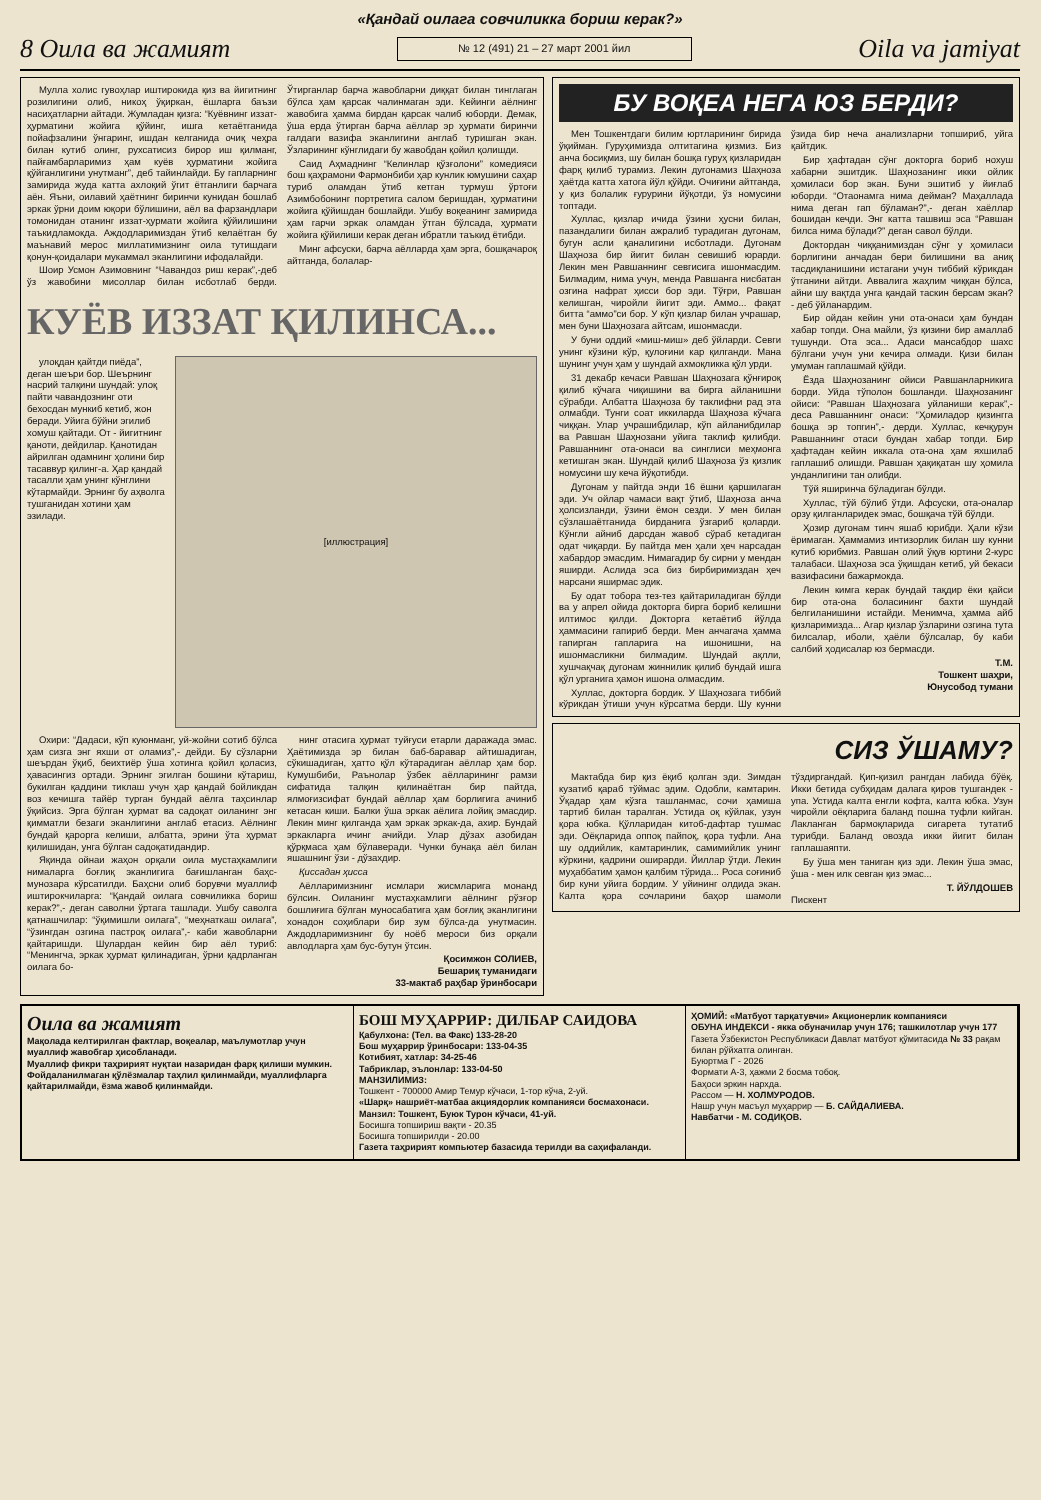«Қандай оилага совчиликка бориш керак?»
8 Оила ва жамият № 12 (491) 21 – 27 март 2001 йил Oila va jamiyat
Мулла холис гувоҳлар иштирокида қиз ва йигитнинг розилигини олиб, никоҳ ўқиркан, ёшларга баъзи насиҳатларни айтади. Жумладан қизга: “Куёвнинг иззат-ҳурматини жойига қўйинг, ишга кетаётганида пойафзалини ўнгаринг, ишдан келганида очиқ чеҳра билан кутиб олинг, рухсатисиз бирор иш қилманг, пайғамбарларимиз ҳам куёв ҳурматини жойига қўйганлигини унутманг”, деб тайинлайди. Бу гапларнинг замирида жуда катта ахлоқий ўгит ётганлиги барчага аён. Яъни, оилавий ҳаётнинг биринчи кунидан бошлаб эркак ўрни доим юқори бўлишини, аёл ва фарзандлари томонидан отанинг иззат-ҳурмати жойига қўйилишини таъкидламокда. Аждодларимиздан ўтиб келаётган бу маънавий мерос миллатимизнинг оила тутишдаги қонун-қоидалари мукаммал эканлигини ифодалайди.
Шоир Усмон Азимовнинг “Чавандоз риш керак”,-деб ўз жавобини мисоллар билан исботлаб берди. Ўтирганлар барча жавобларни диққат билан тинглаган бўлса ҳам қарсак чалинмаган эди. Кейинги аёлнинг жавобига ҳамма бирдан қарсак чалиб юборди. Демак, ўша ерда ўтирган барча аёллар эр ҳурмати биринчи галдаги вазифа эканлигини англаб туришган экан. Ўзларининг кўнглидаги бу жавобдан қойил қолишди.
Саид Аҳмаднинг “Келинлар қўзғолони” комедияси бош қаҳрамони Фармонбиби ҳар кунлик юмушини саҳар туриб оламдан ўтиб кетган турмуш ўртоғи Азимбобонинг портретига салом беришдан, ҳурматини жойига қўйишдан бошлайди. Ушбу воқеанинг замирида ҳам гарчи эркак оламдан ўтган бўлсада, ҳурмати жойига қўйилиши керак деган ибратли таъкид ётибди.
Минг афсуски, барча аёлларда ҳам эрга, бошқачароқ айтганда, болалар-
КУЁВ ИЗЗАТ ҚИЛИНСА...
[иллюстрация]
улоқдан қайтди пиёда”, деган шеъри бор. Шеърнинг насрий талқини шундай: улоқ пайти чавандознинг оти бехосдан мункиб кетиб, жон беради. Уйига бўйни эгилиб хомуш қайтади. От - йигитнинг қаноти, дейдилар. Қанотидан айрилган одамнинг ҳолини бир тасаввур қилинг-а. Ҳар қандай тасалли ҳам унинг кўнглини кўтармайди. Эрнинг бу аҳволга тушганидан хотини ҳам эзилади.
Охири: “Дадаси, кўп куюнманг, уй-жойни сотиб бўлса ҳам сизга энг яхши от оламиз”,- дейди. Бу сўзларни шеърдан ўқиб, беихтиёр ўша хотинга қойил қоласиз, ҳавасингиз ортади. Эрнинг эгилган бошини кўтариш, букилган қаддини тиклаш учун ҳар қандай бойликдан воз кечишга тайёр турган бундай аёлга таҳсинлар ўқийсиз. Эрга бўлган ҳурмат ва садоқат оиланинг энг қимматли безаги эканлигини англаб етасиз. Аёлнинг бундай қарорга келиши, албатта, эрини ўта ҳурмат қилишидан, унга бўлган садоқатидандир.
Яқинда ойнаи жаҳон орқали оила мустаҳкамлиги нималарга боғлиқ эканлигига бағишланган баҳс-мунозара кўрсатилди. Баҳсни олиб борувчи муаллиф иштирокчиларга: “Қандай оилага совчиликка бориш керак?”,- деган саволни ўртага ташлади. Ушбу саволга қатнашчилар: “ўқимишли оилага”, “меҳнаткаш оилага”, “ўзингдан озгина пастроқ оилага”,- каби жавобларни қайтаришди. Шулардан кейин бир аёл туриб: “Менингча, эркак ҳурмат қилинадиган, ўрни қадрланган оилага бо-
нинг отасига ҳурмат туйғуси етарли даражада эмас. Ҳаётимизда эр билан баб-баравар айтишадиган, сўкишадиган, ҳатто қўл кўтарадиган аёллар ҳам бор. Кумушбиби, Раънолар ўзбек аёлларининг рамзи сифатида талқин қилинаётган бир пайтда, ялмоғизсифат бундай аёллар ҳам борлигига ачиниб кетасан киши. Балки ўша эркак аёлига лойиқ эмасдир. Лекин минг қилганда ҳам эркак эркак-да, ахир. Бундай эркакларга ичинг ачийди. Улар дўзах азобидан қўрқмаса ҳам бўлаверади. Чунки бунақа аёл билан яшашнинг ўзи - дўзахдир.
Қиссадан ҳисса
Аёлларимизнинг исмлари жисмларига монанд бўлсин. Оиланинг мустаҳкамлиги аёлнинг рўзғор бошлиғига бўлган муносабатига ҳам боғлиқ эканлигини хонадон соҳиблари бир зум бўлса-да унутмасин. Аждодларимизнинг бу ноёб мероси биз орқали авлодларга ҳам бус-бутун ўтсин.
Қосимжон СОЛИЕВ,
Бешариқ туманидаги
33-мактаб раҳбар ўринбосари
БУ ВОҚЕА НЕГА ЮЗ БЕРДИ?
Мен Тошкентдаги билим юртларининг бирида ўқийман. Гуруҳимизда олтитагина қизмиз. Биз анча босиқмиз, шу билан бошқа гуруҳ қизларидан фарқ қилиб турамиз. Лекин дугонамиз Шаҳноза ҳаётда катта хатога йўл қўйди. Очиғини айтганда, у қиз болалик ғурурини йўқотди, ўз номусини топтади.
Хуллас, қизлар ичида ўзини ҳусни билан, пазандалиги билан ажралиб турадиган дугонам, бугун асли қаналигини исботлади. Дугонам Шаҳноза бир йигит билан севишиб юрарди. Лекин мен Равшаннинг севгисига ишонмасдим. Билмадим, нима учун, менда Равшанга нисбатан озгина нафрат ҳисси бор эди. Тўғри, Равшан келишган, чиройли йигит эди. Аммо... фақат битта “аммо”си бор. У кўп қизлар билан учрашар, мен буни Шаҳнозага айтсам, ишонмасди.
У буни оддий «миш-миш» деб ўйларди. Севги унинг кўзини кўр, қулоғини кар қилганди. Мана шунинг учун ҳам у шундай ахмоқликка қўл урди.
31 декабр кечаси Равшан Шаҳнозага қўнғироқ қилиб кўчага чиқишини ва бирга айланишни сўрабди. Албатта Шаҳноза бу таклифни рад эта олмабди. Тунги соат иккиларда Шаҳноза кўчага чиққан. Улар учрашибдилар, кўп айланибдилар ва Равшан Шаҳнозани уйига таклиф қилибди. Равшаннинг ота-онаси ва синглиси меҳмонга кетишган экан. Шундай қилиб Шаҳноза ўз қизлик номусини шу кеча йўқотибди.
Дугонам у пайтда энди 16 ёшни қаршилаган эди. Уч ойлар чамаси вақт ўтиб, Шаҳноза анча ҳолсизланди, ўзини ёмон сезди. У мен билан сўзлашаётганида бирданига ўзгариб қоларди. Кўнгли айниб дарсдан жавоб сўраб кетадиган одат чиқарди. Бу пайтда мен ҳали ҳеч нарсадан хабардор эмасдим. Нимагадир бу сирни у мендан яширди. Аслида эса биз бирбиримиздан ҳеч нарсани яширмас эдик.
Бу одат тобора тез-тез қайтариладиган бўлди ва у апрел ойида докторга бирга бориб келишни илтимос қилди. Докторга кетаётиб йўлда ҳаммасини гапириб берди. Мен анчагача ҳамма гапирган гапларига на ишонишни, на ишонмасликни билмадим. Шундай ақлли, хушчақчақ дугонам жиннилик қилиб бундай ишга қўл урганига ҳамон ишона олмасдим.
Хуллас, докторга бордик. У Шаҳнозага тиббий кўрикдан ўтиши учун кўрсатма берди. Шу кунни ўзида бир неча анализларни топшириб, уйга қайтдик.
Бир ҳафтадан сўнг докторга бориб нохуш хабарни эшитдик. Шаҳнозанинг икки ойлик ҳомиласи бор экан. Буни эшитиб у йиғлаб юборди. “Отаонамга нима дейман? Маҳаллада нима деган гап бўламан?”,- деган хаёллар бошидан кечди. Энг катта ташвиш эса “Равшан билса нима бўлади?” деган савол бўлди.
Доктордан чиққанимиздан сўнг у ҳомиласи борлигини анчадан бери билишини ва аниқ тасдиқланишини истагани учун тиббий кўрикдан ўтганини айтди. Аввалига жаҳлим чиққан бўлса, айни шу вақтда унга қандай таскин берсам экан? - деб ўйланардим.
Бир ойдан кейин уни ота-онаси ҳам бундан хабар топди. Она майли, ўз қизини бир амаллаб тушунди. Ота эса... Адаси мансабдор шахс бўлгани учун уни кечира олмади. Қизи билан умуман гаплашмай қўйди.
Ёзда Шаҳнозанинг ойиси Равшанларникига борди. Уйда тўполон бошланди. Шаҳнозанинг ойиси: “Равшан Шаҳнозага уйланиши керак”,-деса Равшаннинг онаси: “Ҳомиладор қизингга бошқа эр топгин”,- дерди. Хуллас, кечқурун Равшаннинг отаси бундан хабар топди. Бир ҳафтадан кейин иккала ота-она ҳам яхшилаб гаплашиб олишди. Равшан ҳақиқатан шу ҳомила унданлигини тан олибди.
Тўй яширинча бўладиган бўлди.
Хуллас, тўй бўлиб ўтди. Афсуски, ота-оналар орзу қилганларидек эмас, бошқача тўй бўлди.
Ҳозир дугонам тинч яшаб юрибди. Ҳали кўзи ёримаган. Ҳаммамиз интизорлик билан шу кунни кутиб юрибмиз. Равшан олий ўқув юртини 2-курс талабаси. Шаҳноза эса ўқишдан кетиб, уй бекаси вазифасини бажармокда.
Лекин кимга керак бундай тақдир ёки қайси бир ота-она боласининг бахти шундай белгиланишини истайди. Менимча, ҳамма айб қизларимизда... Агар қизлар ўзларини озгина тута билсалар, иболи, ҳаёли бўлсалар, бу каби салбий ҳодисалар юз бермасди.
Т.М.
Тошкент шаҳри,
Юнусобод тумани
СИЗ ЎШАМУ?
Мактабда бир қиз ёқиб қолган эди. Зимдан кузатиб қараб тўймас эдим. Одобли, камтарин. Ўқадар ҳам кўзга ташланмас, сочи ҳамиша тартиб билан таралган. Устида оқ кўйлак, узун қора юбка. Қўлларидан китоб-дафтар тушмас эди. Оёқларида оппоқ пайпоқ, қора туфли. Ана шу оддийлик, камтаринлик, самимийлик унинг кўркини, қадрини оширарди. Йиллар ўтди. Лекин муҳаббатим ҳамон қалбим тўрида... Роса соғиниб бир куни уйига бордим. У уйининг олдида экан. Калта қора сочларини баҳор шамоли тўздиргандай. Қип-қизил рангдан лабида бўёқ. Икки бетида субҳидам далага қиров тушгандек - упа. Устида калта енгли кофта, калта юбка. Узун чиройли оёқларига баланд пошна туфли кийган. Лакланган бармоқларида сигарета тутатиб турибди. Баланд овозда икки йигит билан гаплашаяпти.
Бу ўша мен таниган қиз эди. Лекин ўша эмас, ўша - мен илк севган қиз эмас...
Т. ЙЎЛДОШЕВ
Пискент
Оила ва жамият
Мақолада келтирилган фактлар, воқеалар, маълумотлар учун муаллиф жавобгар ҳисобланади.
Муаллиф фикри таҳририят нуқтаи назаридан фарқ қилиши мумкин. Фойдаланилмаган қўлёзмалар таҳлил қилинмайди, муаллифларга қайтарилмайди, ёзма жавоб қилинмайди.
БОШ МУҲАРРИР: ДИЛБАР САИДОВА
Қабулхона: (Тел. ва Факс) 133-28-20
Бош муҳаррир ўринбосари: 133-04-35
Котибият, хатлар: 34-25-46
Табриклар, эълонлар: 133-04-50
МАНЗИЛИМИЗ:
Тошкент - 700000 Амир Темур кўчаси, 1-тор кўча, 2-уй.
«Шарқ» нашриёт-матбаа акциядорлик компанияси босмахонаси. Манзил: Тошкент, Буюк Турон кўчаси, 41-уй.
Босишга топшириш вақти - 20.35
Босишга топширилди - 20.00
Газета таҳририят компьютер базасида терилди ва саҳифаланди.
ҲОМИЙ: «Матбуот тарқатувчи» Акционерлик компанияси
ОБУНА ИНДЕКСИ - якка обуначилар учун 176; ташкилотлар учун 177
Газета Ўзбекистон Республикаси Давлат матбуот қўмитасида № 33 рақам билан рўйхатга олинган.
Буюртма Г - 2026
Формати А-3, ҳажми 2 босма тобоқ.
Баҳоси эркин нархда.
Рассом — Н. ХОЛМУРОДОВ.
Нашр учун масъул муҳаррир — Б. САЙДАЛИЕВА.
Навбатчи - М. СОДИҚОВ.